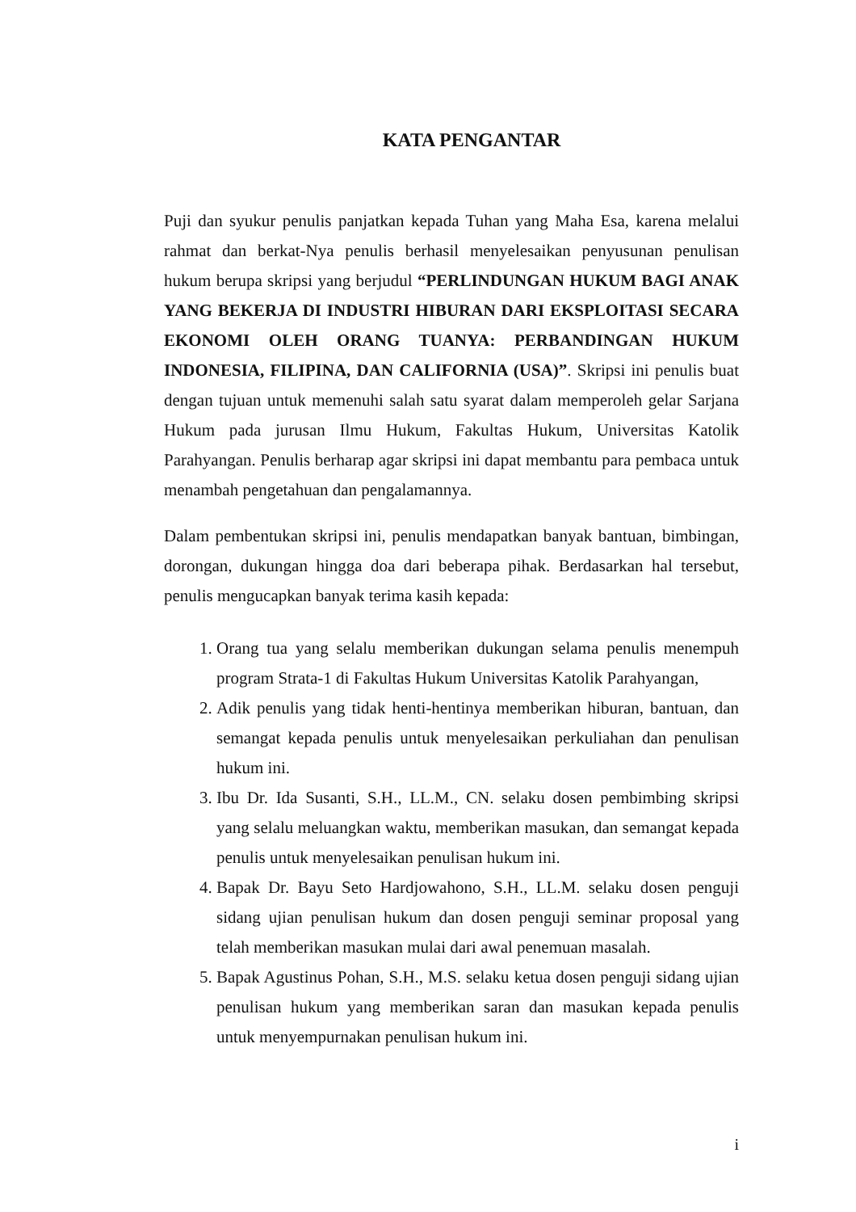KATA PENGANTAR
Puji dan syukur penulis panjatkan kepada Tuhan yang Maha Esa, karena melalui rahmat dan berkat-Nya penulis berhasil menyelesaikan penyusunan penulisan hukum berupa skripsi yang berjudul “PERLINDUNGAN HUKUM BAGI ANAK YANG BEKERJA DI INDUSTRI HIBURAN DARI EKSPLOITASI SECARA EKONOMI OLEH ORANG TUANYA: PERBANDINGAN HUKUM INDONESIA, FILIPINA, DAN CALIFORNIA (USA)”. Skripsi ini penulis buat dengan tujuan untuk memenuhi salah satu syarat dalam memperoleh gelar Sarjana Hukum pada jurusan Ilmu Hukum, Fakultas Hukum, Universitas Katolik Parahyangan. Penulis berharap agar skripsi ini dapat membantu para pembaca untuk menambah pengetahuan dan pengalamannya.
Dalam pembentukan skripsi ini, penulis mendapatkan banyak bantuan, bimbingan, dorongan, dukungan hingga doa dari beberapa pihak. Berdasarkan hal tersebut, penulis mengucapkan banyak terima kasih kepada:
1. Orang tua yang selalu memberikan dukungan selama penulis menempuh program Strata-1 di Fakultas Hukum Universitas Katolik Parahyangan,
2. Adik penulis yang tidak henti-hentinya memberikan hiburan, bantuan, dan semangat kepada penulis untuk menyelesaikan perkuliahan dan penulisan hukum ini.
3. Ibu Dr. Ida Susanti, S.H., LL.M., CN. selaku dosen pembimbing skripsi yang selalu meluangkan waktu, memberikan masukan, dan semangat kepada penulis untuk menyelesaikan penulisan hukum ini.
4. Bapak Dr. Bayu Seto Hardjowahono, S.H., LL.M. selaku dosen penguji sidang ujian penulisan hukum dan dosen penguji seminar proposal yang telah memberikan masukan mulai dari awal penemuan masalah.
5. Bapak Agustinus Pohan, S.H., M.S. selaku ketua dosen penguji sidang ujian penulisan hukum yang memberikan saran dan masukan kepada penulis untuk menyempurnakan penulisan hukum ini.
i